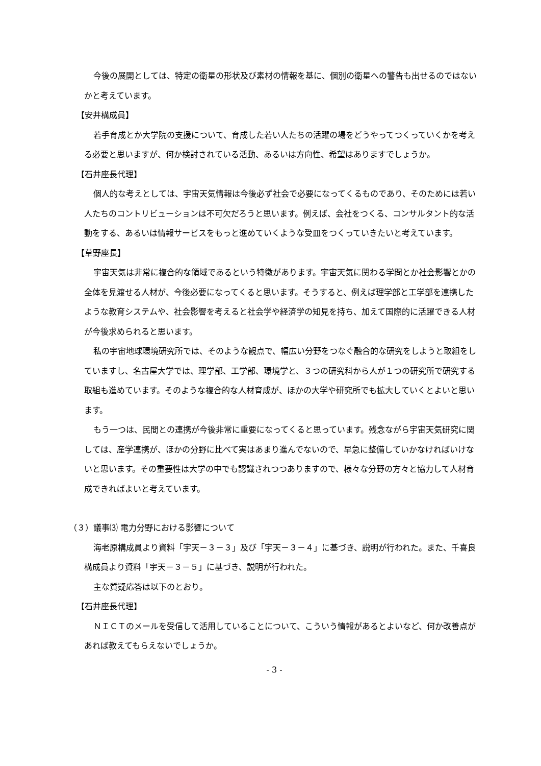今後の展開としては、特定の衛星の形状及び素材の情報を基に、個別の衛星への警告も出せるのではないかと考えています。
【安井構成員】
若手育成とか大学院の支援について、育成した若い人たちの活躍の場をどうやってつくっていくかを考える必要と思いますが、何か検討されている活動、あるいは方向性、希望はありますでしょうか。
【石井座長代理】
個人的な考えとしては、宇宙天気情報は今後必ず社会で必要になってくるものであり、そのためには若い人たちのコントリビューションは不可欠だろうと思います。例えば、会社をつくる、コンサルタント的な活動をする、あるいは情報サービスをもっと進めていくような受皿をつくっていきたいと考えています。
【草野座長】
宇宙天気は非常に複合的な領域であるという特徴があります。宇宙天気に関わる学問とか社会影響とかの全体を見渡せる人材が、今後必要になってくると思います。そうすると、例えば理学部と工学部を連携したような教育システムや、社会影響を考えると社会学や経済学の知見を持ち、加えて国際的に活躍できる人材が今後求められると思います。
私の宇宙地球環境研究所では、そのような観点で、幅広い分野をつなぐ融合的な研究をしようと取組をしていますし、名古屋大学では、理学部、工学部、環境学と、３つの研究科から人が１つの研究所で研究する取組も進めています。そのような複合的な人材育成が、ほかの大学や研究所でも拡大していくとよいと思います。
もう一つは、民間との連携が今後非常に重要になってくると思っています。残念ながら宇宙天気研究に関しては、産学連携が、ほかの分野に比べて実はあまり進んでないので、早急に整備していかなければいけないと思います。その重要性は大学の中でも認識されつつありますので、様々な分野の方々と協力して人材育成できればよいと考えています。
（３）議事⑶ 電力分野における影響について
海老原構成員より資料「宇天－３－３」及び「宇天－３－４」に基づき、説明が行われた。また、千喜良構成員より資料「宇天－３－５」に基づき、説明が行われた。
主な質疑応答は以下のとおり。
【石井座長代理】
ＮＩＣＴのメールを受信して活用していることについて、こういう情報があるとよいなど、何か改善点があれば教えてもらえないでしょうか。
- 3 -